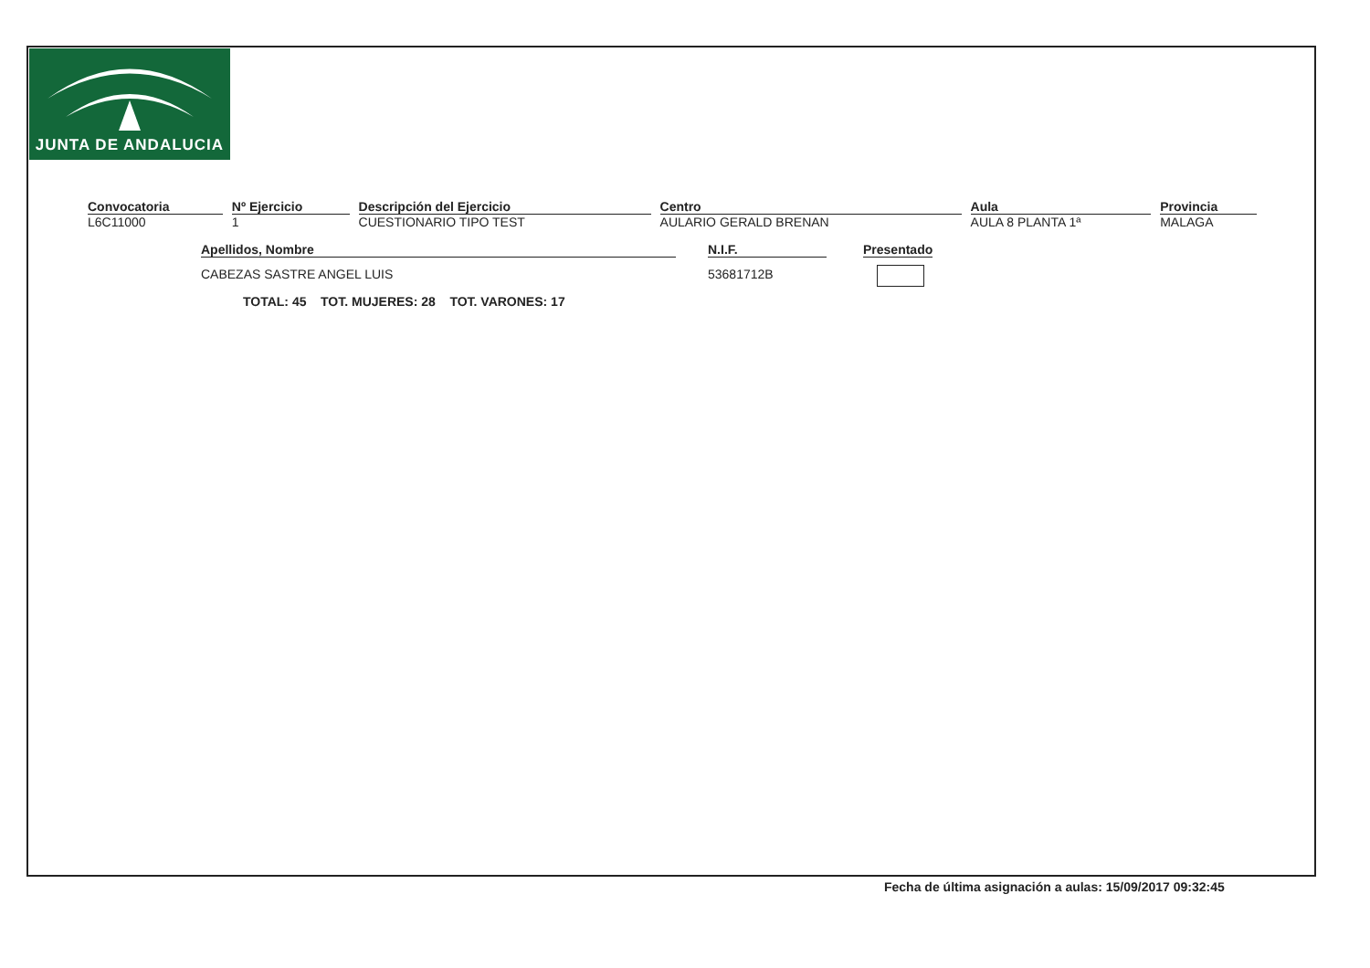JUNTA DE ANDALUCIA
| Convocatoria | Nº Ejercicio | Descripción del Ejercicio | Centro | Aula | Provincia |
| --- | --- | --- | --- | --- | --- |
| L6C11000 | 1 | CUESTIONARIO TIPO TEST | AULARIO GERALD BRENAN | AULA 8 PLANTA 1ª | MALAGA |
| Apellidos, Nombre | N.I.F. | Presentado |
| --- | --- | --- |
| CABEZAS SASTRE ANGEL LUIS | 53681712B | |
TOTAL: 45 TOT. MUJERES: 28 TOT. VARONES: 17
Fecha de última asignación a aulas: 15/09/2017 09:32:45